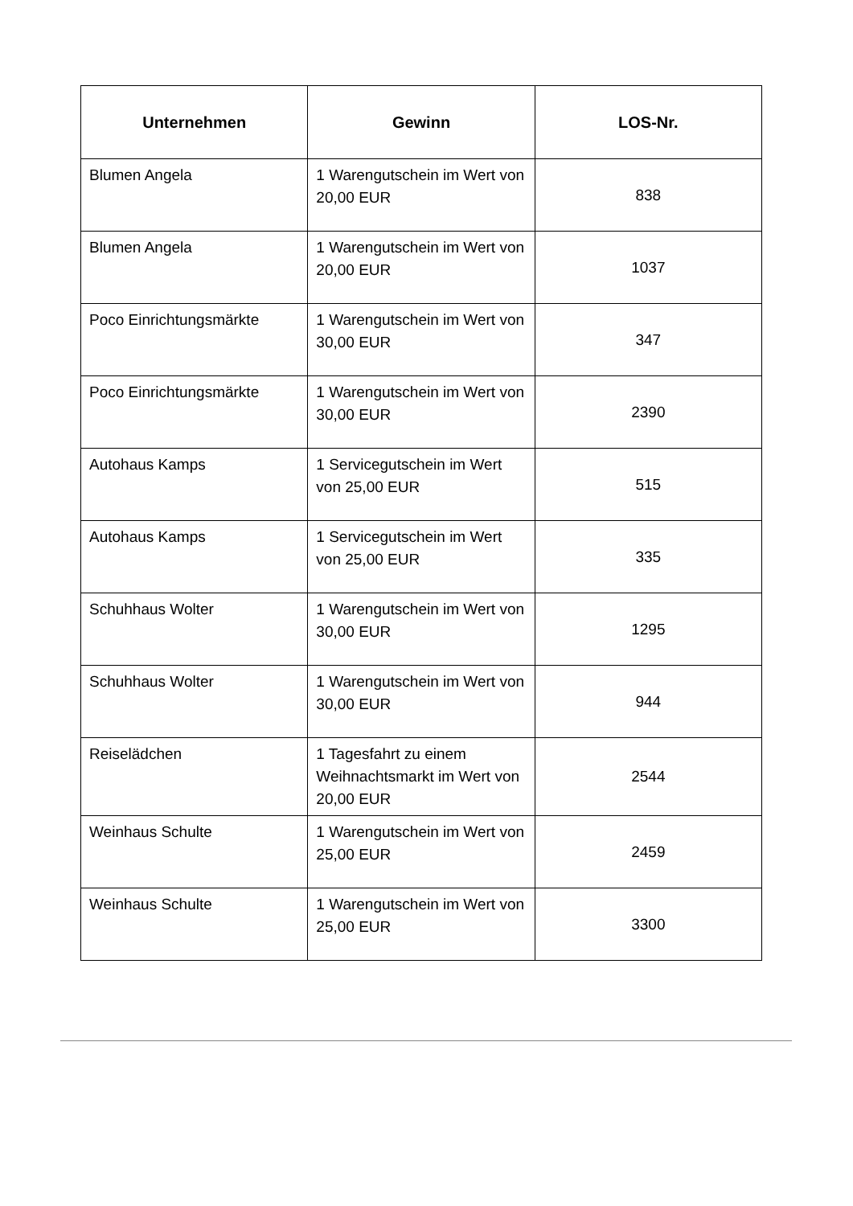| Unternehmen | Gewinn | LOS-Nr. |
| --- | --- | --- |
| Blumen Angela | 1 Warengutschein im Wert von 20,00 EUR | 838 |
| Blumen Angela | 1 Warengutschein im Wert von 20,00 EUR | 1037 |
| Poco Einrichtungsmärkte | 1 Warengutschein im Wert von 30,00 EUR | 347 |
| Poco Einrichtungsmärkte | 1 Warengutschein im Wert von 30,00 EUR | 2390 |
| Autohaus Kamps | 1 Servicegutschein im Wert von 25,00 EUR | 515 |
| Autohaus Kamps | 1 Servicegutschein im Wert von 25,00 EUR | 335 |
| Schuhhaus Wolter | 1 Warengutschein im Wert von 30,00 EUR | 1295 |
| Schuhhaus Wolter | 1 Warengutschein im Wert von 30,00 EUR | 944 |
| Reiselädchen | 1 Tagesfahrt zu einem Weihnachtsmarkt im Wert von 20,00 EUR | 2544 |
| Weinhaus Schulte | 1 Warengutschein im Wert von 25,00 EUR | 2459 |
| Weinhaus Schulte | 1 Warengutschein im Wert von 25,00 EUR | 3300 |